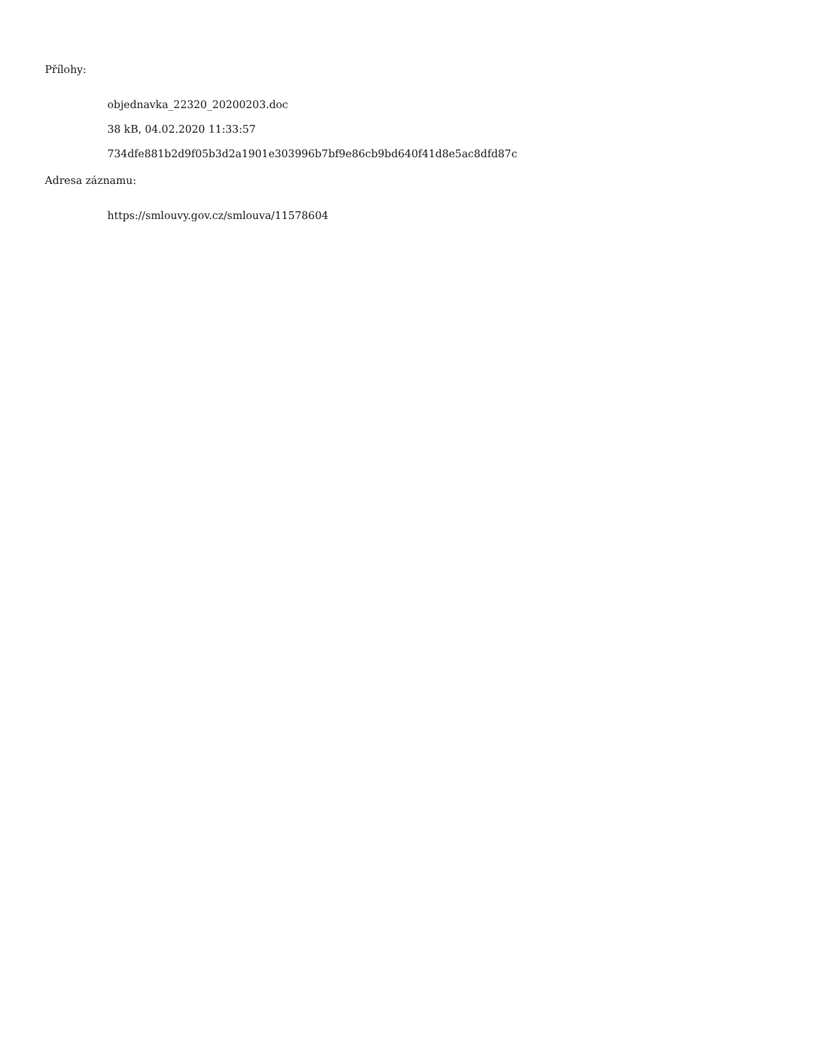Přílohy:
objednavka_22320_20200203.doc
38 kB, 04.02.2020 11:33:57
734dfe881b2d9f05b3d2a1901e303996b7bf9e86cb9bd640f41d8e5ac8dfd87c
Adresa záznamu:
https://smlouvy.gov.cz/smlouva/11578604